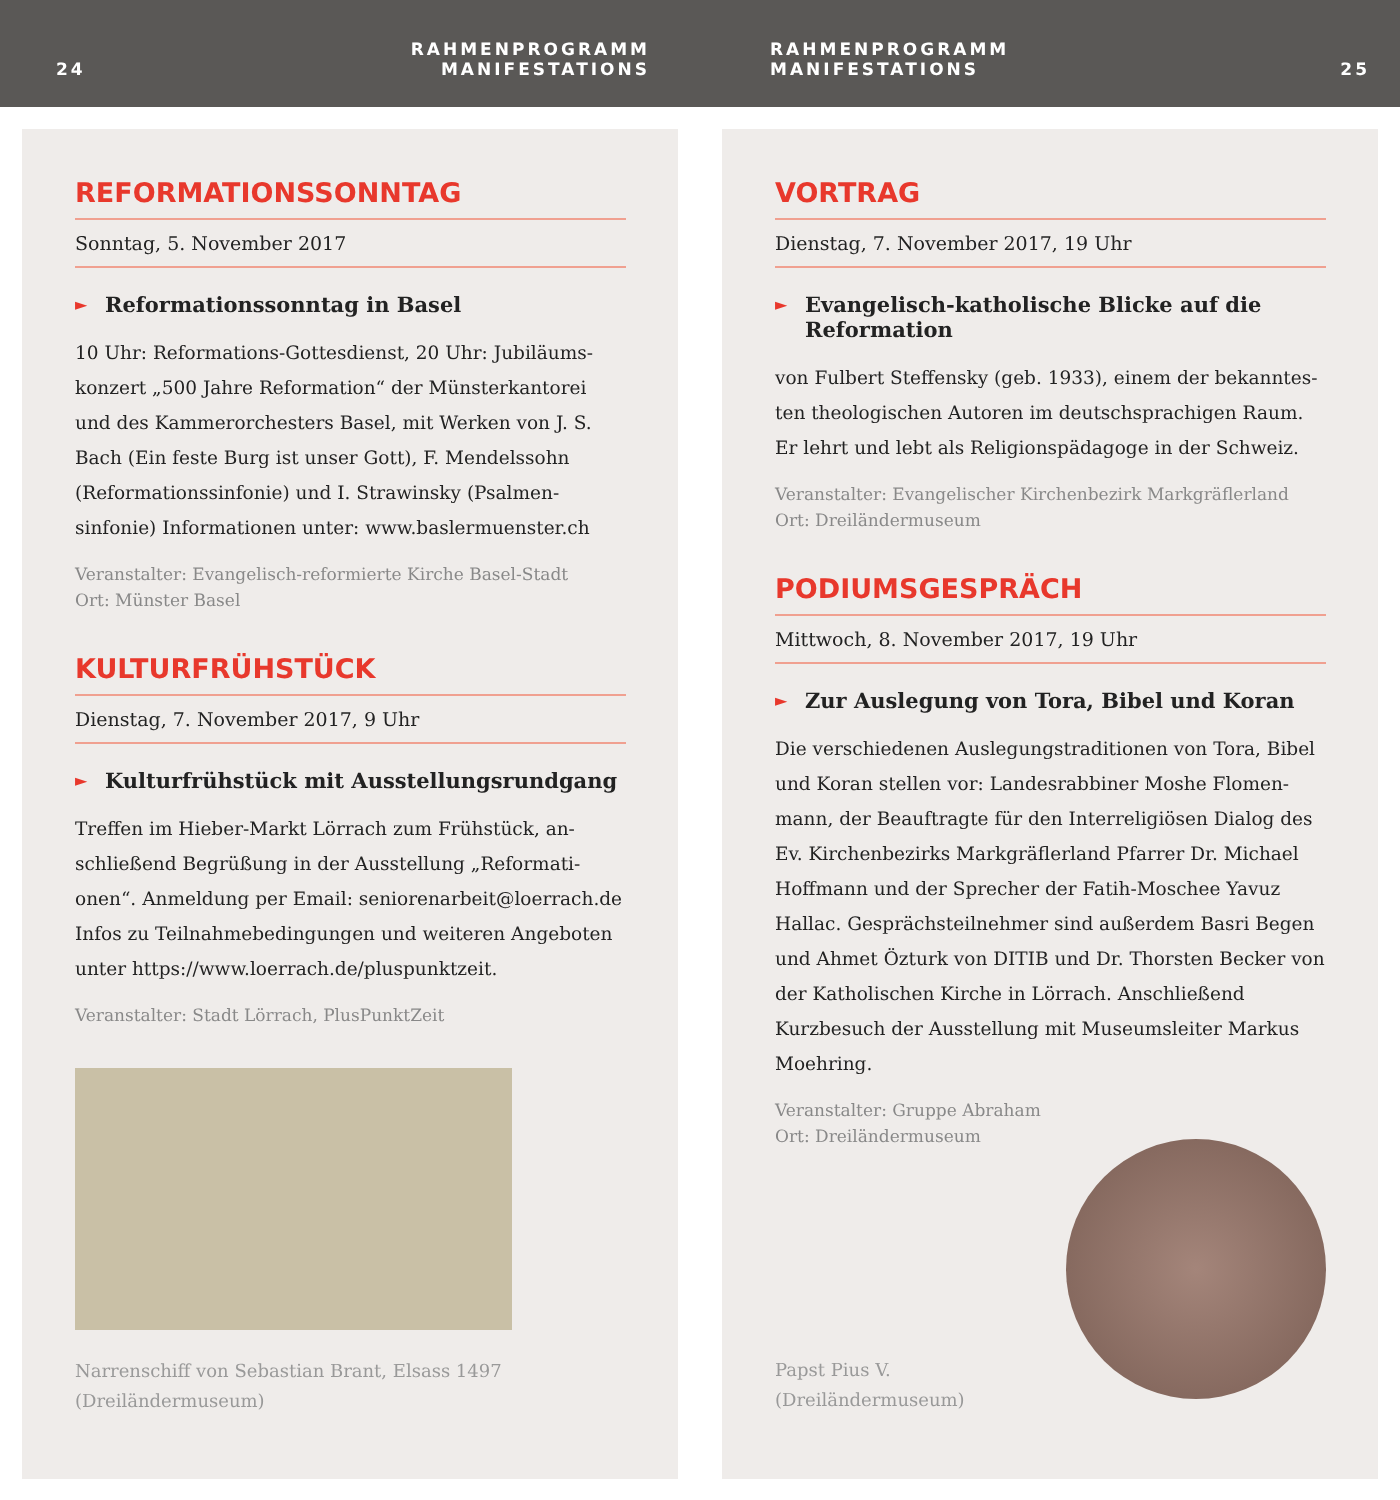24 RAHMENPROGRAMM
MANIFESTATIONS
RAHMENPROGRAMM
MANIFESTATIONS 25
REFORMATIONSSONNTAG
Sonntag, 5. November 2017
► Reformationssonntag in Basel
10 Uhr: Reformations-Gottesdienst, 20 Uhr: Jubiläums-konzert „500 Jahre Reformation“ der Münsterkantorei und des Kammerorchesters Basel, mit Werken von J. S. Bach (Ein feste Burg ist unser Gott), F. Mendelssohn (Reformationssinfonie) und I. Strawinsky (Psalmen-sinfonie) Informationen unter: www.baslermuenster.ch
Veranstalter: Evangelisch-reformierte Kirche Basel-Stadt
Ort: Münster Basel
KULTURFRÜHSTÜCK
Dienstag, 7. November 2017, 9 Uhr
► Kulturfrühstück mit Ausstellungsrundgang
Treffen im Hieber-Markt Lörrach zum Frühstück, an-schließend Begrüßung in der Ausstellung „Reformati-onen“. Anmeldung per Email: seniorenarbeit@loerrach.de Infos zu Teilnahmebedingungen und weiteren Angeboten unter https://www.loerrach.de/pluspunktzeit.
Veranstalter: Stadt Lörrach, PlusPunktZeit
Narrenschiff von Sebastian Brant, Elsass 1497
(Dreiländermuseum)
VORTRAG
Dienstag, 7. November 2017, 19 Uhr
► Evangelisch-katholische Blicke auf die Reformation
von Fulbert Steffensky (geb. 1933), einem der bekanntes-ten theologischen Autoren im deutschsprachigen Raum. Er lehrt und lebt als Religionspädagoge in der Schweiz.
Veranstalter: Evangelischer Kirchenbezirk Markgräflerland
Ort: Dreiländermuseum
PODIUMSGESPRÄCH
Mittwoch, 8. November 2017, 19 Uhr
► Zur Auslegung von Tora, Bibel und Koran
Die verschiedenen Auslegungstraditionen von Tora, Bibel und Koran stellen vor: Landesrabbiner Moshe Flomen-mann, der Beauftragte für den Interreligiösen Dialog des Ev. Kirchenbezirks Markgräflerland Pfarrer Dr. Michael Hoffmann und der Sprecher der Fatih-Moschee Yavuz Hallac. Gesprächsteilnehmer sind außerdem Basri Begen und Ahmet Özturk von DITIB und Dr. Thorsten Becker von der Katholischen Kirche in Lörrach. Anschließend Kurzbesuch der Ausstellung mit Museumsleiter Markus Moehring.
Veranstalter: Gruppe Abraham
Ort: Dreiländermuseum
Papst Pius V.
(Dreiländermuseum)